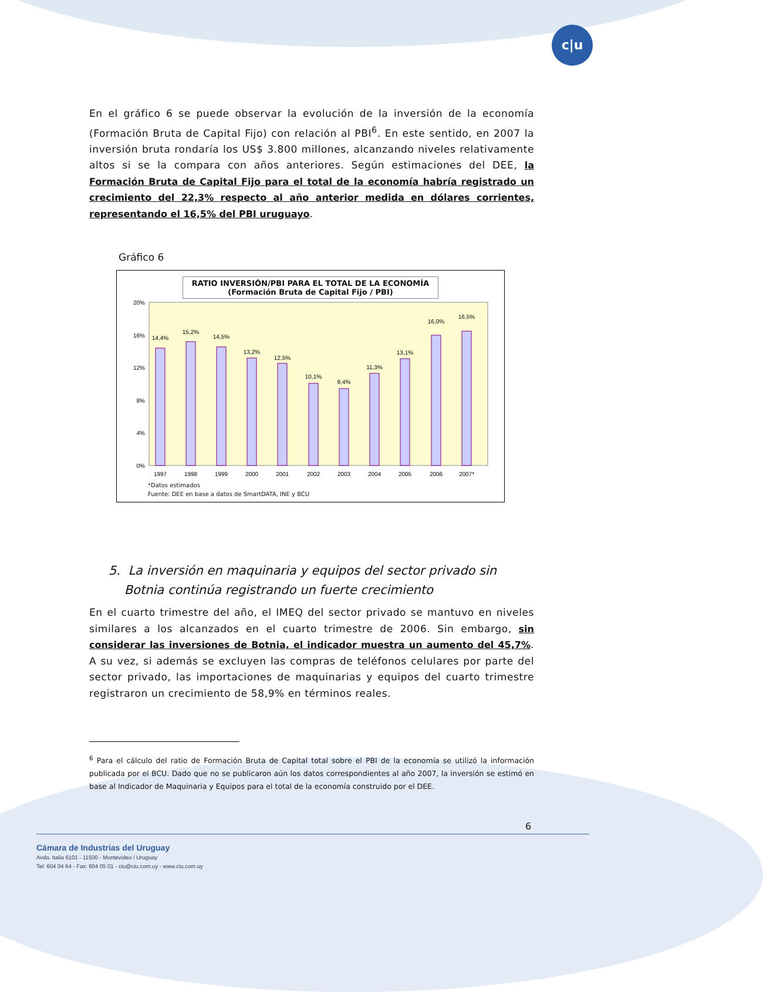c|u
En el gráfico 6 se puede observar la evolución de la inversión de la economía (Formación Bruta de Capital Fijo) con relación al PBI<sup>6</sup>. En este sentido, en 2007 la inversión bruta rondaría los US$ 3.800 millones, alcanzando niveles relativamente altos si se la compara con años anteriores. Según estimaciones del DEE, la Formación Bruta de Capital Fijo para el total de la economía habría registrado un crecimiento del 22,3% respecto al año anterior medida en dólares corrientes, representando el 16,5% del PBI uruguayo.
Gráfico 6
RATIO INVERSIÓN/PBI PARA EL TOTAL DE LA ECONOMÍA
(Formación Bruta de Capital Fijo / PBI)
20%
16%
12%
8%
4%
0%
14,4%
15,2%
14,5%
13,2%
12,5%
10,1%
9,4%
11,3%
13,1%
16,0%
16,5%
1997
1998
1999
2000
2001
2002
2003
2004
2005
2006
2007*
*Datos estimados
Fuente: DEE en base a datos de SmartDATA, INE y BCU
5. La inversión en maquinaria y equipos del sector privado sin
Botnia continúa registrando un fuerte crecimiento
En el cuarto trimestre del año, el IMEQ del sector privado se mantuvo en niveles similares a los alcanzados en el cuarto trimestre de 2006. Sin embargo, sin considerar las inversiones de Botnia, el indicador muestra un aumento del 45,7%. A su vez, si además se excluyen las compras de teléfonos celulares por parte del sector privado, las importaciones de maquinarias y equipos del cuarto trimestre registraron un crecimiento de 58,9% en términos reales.
<sup>6</sup> Para el cálculo del ratio de Formación Bruta de Capital total sobre el PBI de la economía se utilizó la información publicada por el BCU. Dado que no se publicaron aún los datos correspondientes al año 2007, la inversión se estimó en base al Indicador de Maquinaria y Equipos para el total de la economía construido por el DEE.
6
Cámara de Industrias del Uruguay
Avda. Italia 6101 - 11500 - Montevideo / Uruguay
Tel: 604 04 64 - Fax: 604 05 01 - ciu@ciu.com.uy - www.ciu.com.uy